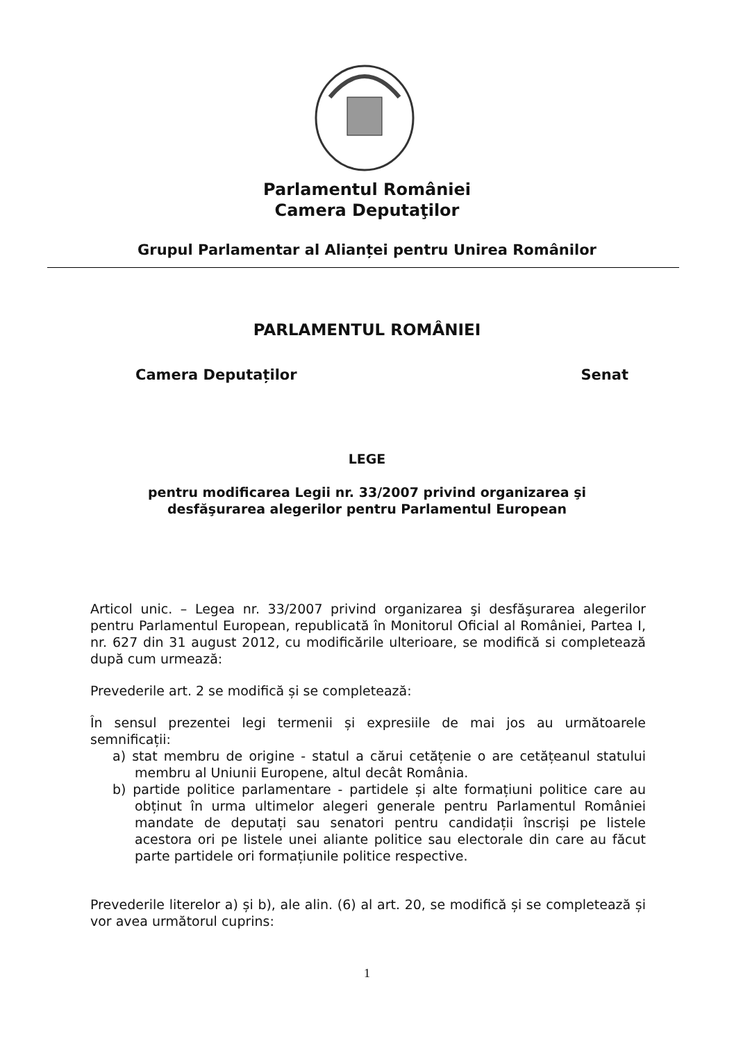Parlamentul României
Camera Deputaţilor
Grupul Parlamentar al Alianței pentru Unirea Românilor
PARLAMENTUL ROMÂNIEI
Camera Deputaților Senat
LEGE
pentru modificarea Legii nr. 33/2007 privind organizarea şi
desfăşurarea alegerilor pentru Parlamentul European
Articol unic. – Legea nr. 33/2007 privind organizarea şi desfăşurarea alegerilor pentru Parlamentul European, republicată în Monitorul Oficial al României, Partea I, nr. 627 din 31 august 2012, cu modificările ulterioare, se modifică si completează după cum urmează:
Prevederile art. 2 se modifică și se completează:
În sensul prezentei legi termenii și expresiile de mai jos au următoarele semnificații:
a) stat membru de origine - statul a cărui cetățenie o are cetățeanul statului membru al Uniunii Europene, altul decât România.
b) partide politice parlamentare - partidele și alte formațiuni politice care au obținut în urma ultimelor alegeri generale pentru Parlamentul României mandate de deputați sau senatori pentru candidații înscriși pe listele acestora ori pe listele unei aliante politice sau electorale din care au făcut parte partidele ori formațiunile politice respective.
Prevederile literelor a) și b), ale alin. (6) al art. 20, se modifică și se completează și vor avea următorul cuprins:
1